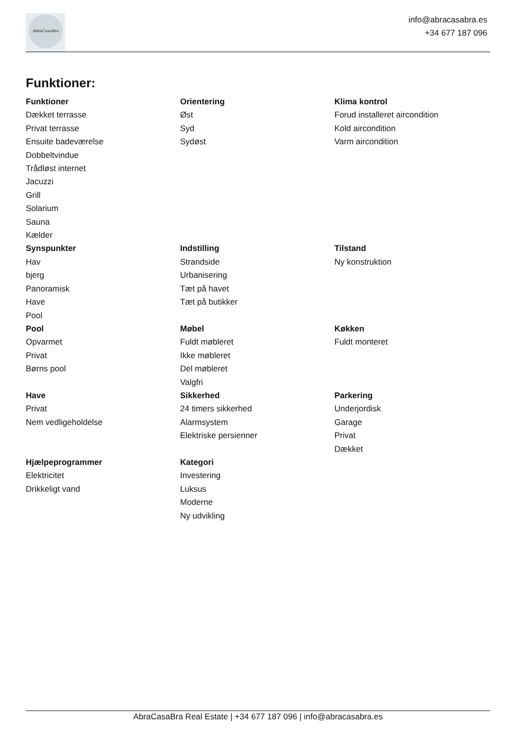AbraCasaBra
info@abracasabra.es
+34 677 187 096
Funktioner:
Funktioner
Dækket terrasse
Privat terrasse
Ensuite badeværelse
Dobbeltvindue
Trådløst internet
Jacuzzi
Grill
Solarium
Sauna
Kælder
Orientering
Øst
Syd
Sydøst
Klima kontrol
Forud installeret aircondition
Kold aircondition
Varm aircondition
Synspunkter
Hav
bjerg
Panoramisk
Have
Pool
Indstilling
Strandside
Urbanisering
Tæt på havet
Tæt på butikker
Tilstand
Ny konstruktion
Pool
Opvarmet
Privat
Børns pool
Møbel
Fuldt møbleret
Ikke møbleret
Del møbleret
Valgfri
Køkken
Fuldt monteret
Have
Privat
Nem vedligeholdelse
Sikkerhed
24 timers sikkerhed
Alarmsystem
Elektriske persienner
Parkering
Underjordisk
Garage
Privat
Dækket
Hjælpeprogrammer
Elektricitet
Drikkeligt vand
Kategori
Investering
Luksus
Moderne
Ny udvikling
AbraCasaBra Real Estate | +34 677 187 096 | info@abracasabra.es